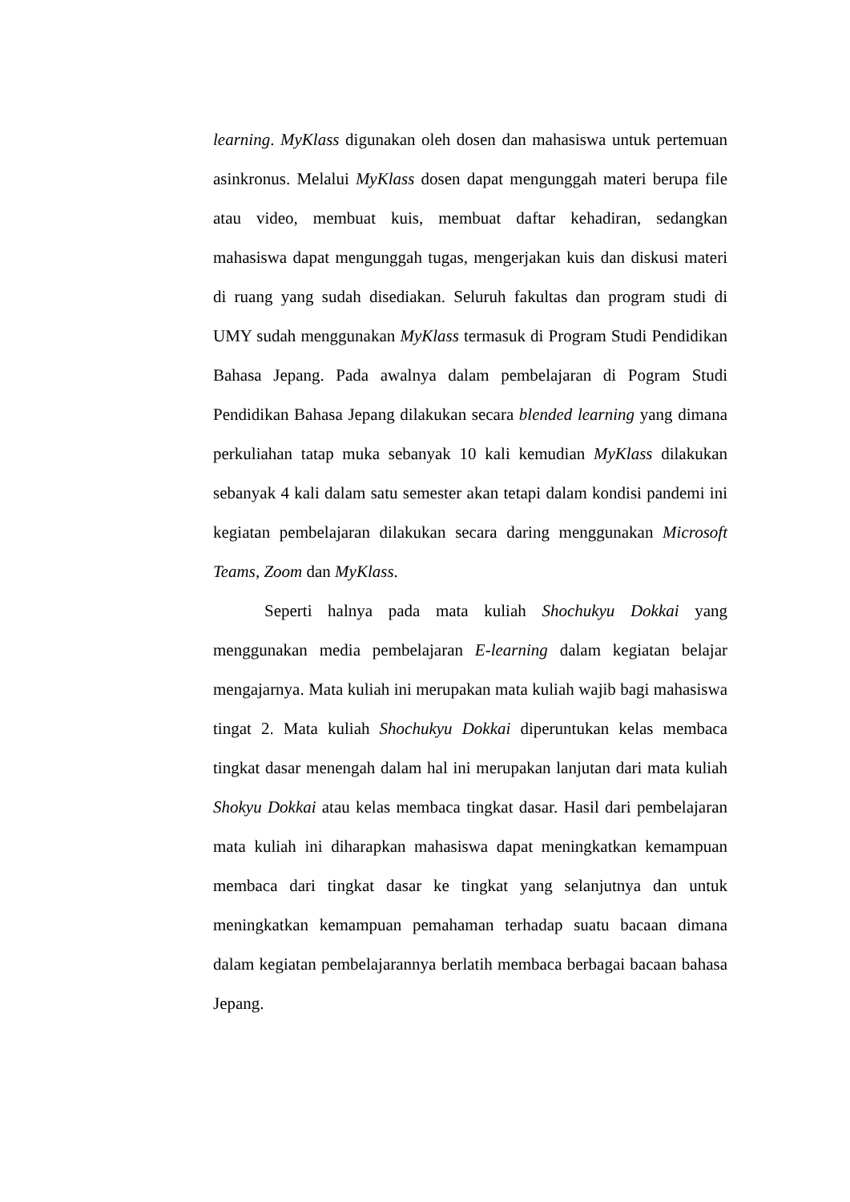learning. MyKlass digunakan oleh dosen dan mahasiswa untuk pertemuan asinkronus. Melalui MyKlass dosen dapat mengunggah materi berupa file atau video, membuat kuis, membuat daftar kehadiran, sedangkan mahasiswa dapat mengunggah tugas, mengerjakan kuis dan diskusi materi di ruang yang sudah disediakan. Seluruh fakultas dan program studi di UMY sudah menggunakan MyKlass termasuk di Program Studi Pendidikan Bahasa Jepang. Pada awalnya dalam pembelajaran di Pogram Studi Pendidikan Bahasa Jepang dilakukan secara blended learning yang dimana perkuliahan tatap muka sebanyak 10 kali kemudian MyKlass dilakukan sebanyak 4 kali dalam satu semester akan tetapi dalam kondisi pandemi ini kegiatan pembelajaran dilakukan secara daring menggunakan Microsoft Teams, Zoom dan MyKlass.
Seperti halnya pada mata kuliah Shochukyu Dokkai yang menggunakan media pembelajaran E-learning dalam kegiatan belajar mengajarnya. Mata kuliah ini merupakan mata kuliah wajib bagi mahasiswa tingat 2. Mata kuliah Shochukyu Dokkai diperuntukan kelas membaca tingkat dasar menengah dalam hal ini merupakan lanjutan dari mata kuliah Shokyu Dokkai atau kelas membaca tingkat dasar. Hasil dari pembelajaran mata kuliah ini diharapkan mahasiswa dapat meningkatkan kemampuan membaca dari tingkat dasar ke tingkat yang selanjutnya dan untuk meningkatkan kemampuan pemahaman terhadap suatu bacaan dimana dalam kegiatan pembelajarannya berlatih membaca berbagai bacaan bahasa Jepang.